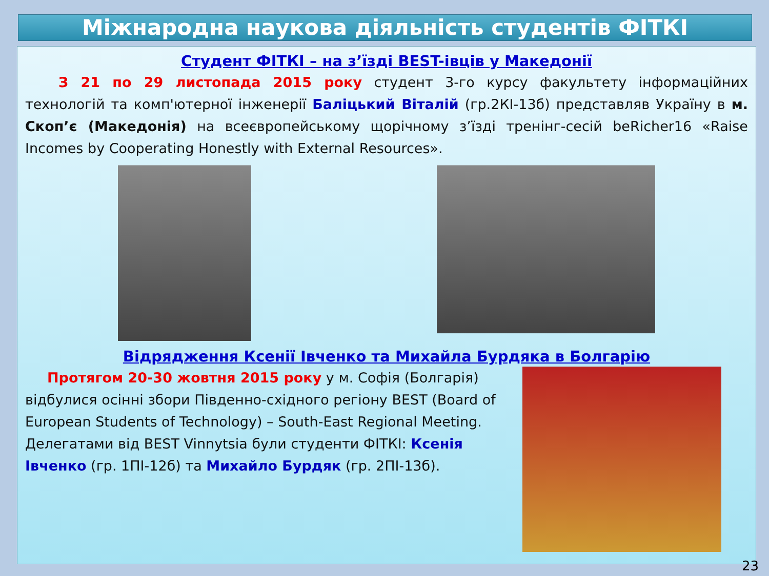Міжнародна наукова діяльність студентів ФІТКІ
Студент ФІТКІ – на з’їзді BEST-івців у Македонії
З 21 по 29 листопада 2015 року студент 3-го курсу факультету інформаційних технологій та комп'ютерної інженерії Баліцький Віталій (гр.2КІ-13б) представляв Україну в м. Скоп’є (Македонія) на всеєвропейському щорічному з’їзді тренінг-сесій beRicher16 «Raise Incomes by Cooperating Honestly with External Resources».
Відрядження Ксенії Івченко та Михайла Бурдяка в Болгарію
Протягом 20-30 жовтня 2015 року у м. Софія (Болгарія) відбулися осінні збори Південно-східного регіону BEST (Board of European Students of Technology) – South-East Regional Meeting. Делегатами від BEST Vinnytsia були студенти ФІТКІ: Ксенія Івченко (гр. 1ПІ-12б) та Михайло Бурдяк (гр. 2ПІ-13б).
23